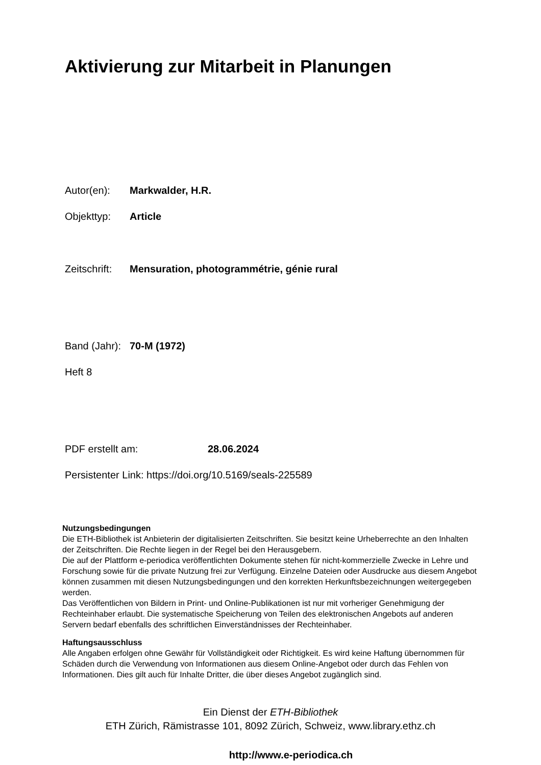Aktivierung zur Mitarbeit in Planungen
Autor(en): Markwalder, H.R.
Objekttyp: Article
Zeitschrift: Mensuration, photogrammétrie, génie rural
Band (Jahr): 70-M (1972)
Heft 8
PDF erstellt am: 28.06.2024
Persistenter Link: https://doi.org/10.5169/seals-225589
Nutzungsbedingungen
Die ETH-Bibliothek ist Anbieterin der digitalisierten Zeitschriften. Sie besitzt keine Urheberrechte an den Inhalten der Zeitschriften. Die Rechte liegen in der Regel bei den Herausgebern.
Die auf der Plattform e-periodica veröffentlichten Dokumente stehen für nicht-kommerzielle Zwecke in Lehre und Forschung sowie für die private Nutzung frei zur Verfügung. Einzelne Dateien oder Ausdrucke aus diesem Angebot können zusammen mit diesen Nutzungsbedingungen und den korrekten Herkunftsbezeichnungen weitergegeben werden.
Das Veröffentlichen von Bildern in Print- und Online-Publikationen ist nur mit vorheriger Genehmigung der Rechteinhaber erlaubt. Die systematische Speicherung von Teilen des elektronischen Angebots auf anderen Servern bedarf ebenfalls des schriftlichen Einverständnisses der Rechteinhaber.
Haftungsausschluss
Alle Angaben erfolgen ohne Gewähr für Vollständigkeit oder Richtigkeit. Es wird keine Haftung übernommen für Schäden durch die Verwendung von Informationen aus diesem Online-Angebot oder durch das Fehlen von Informationen. Dies gilt auch für Inhalte Dritter, die über dieses Angebot zugänglich sind.
Ein Dienst der ETH-Bibliothek
ETH Zürich, Rämistrasse 101, 8092 Zürich, Schweiz, www.library.ethz.ch
http://www.e-periodica.ch